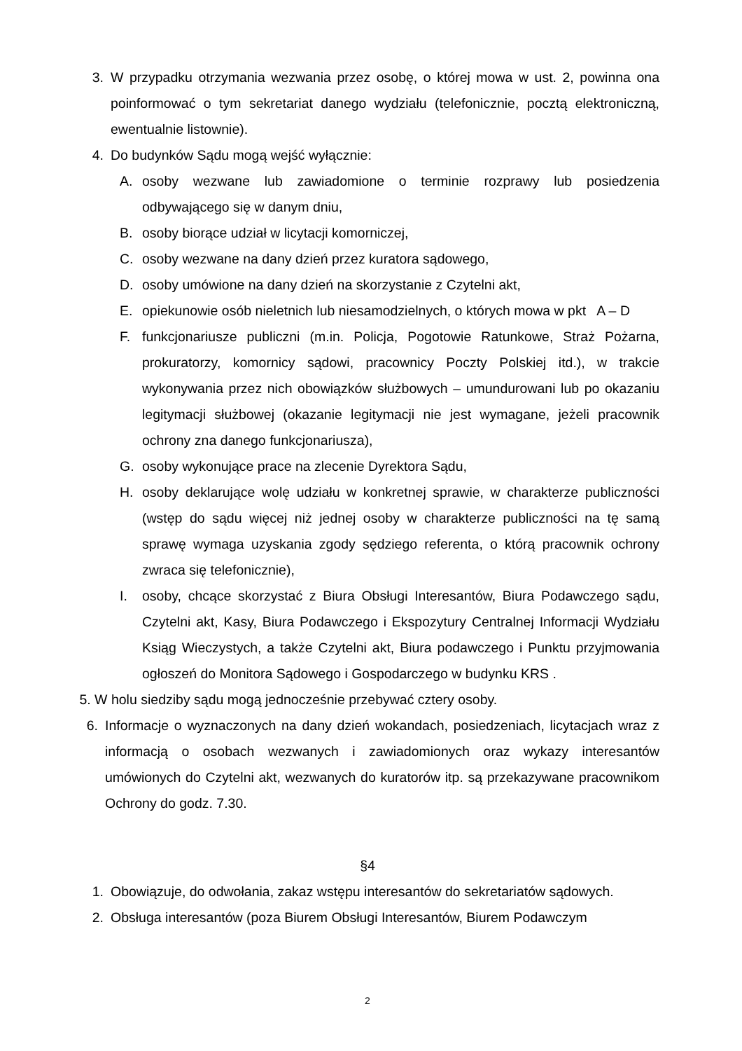3. W przypadku otrzymania wezwania przez osobę, o której mowa w ust. 2, powinna ona poinformować o tym sekretariat danego wydziału (telefonicznie, pocztą elektroniczną, ewentualnie listownie).
4. Do budynków Sądu mogą wejść wyłącznie:
A. osoby wezwane lub zawiadomione o terminie rozprawy lub posiedzenia odbywającego się w danym dniu,
B. osoby biorące udział w licytacji komorniczej,
C. osoby wezwane na dany dzień przez kuratora sądowego,
D. osoby umówione na dany dzień na skorzystanie z Czytelni akt,
E. opiekunowie osób nieletnich lub niesamodzielnych, o których mowa w pkt A – D
F. funkcjonariusze publiczni (m.in. Policja, Pogotowie Ratunkowe, Straż Pożarna, prokuratorzy, komornicy sądowi, pracownicy Poczty Polskiej itd.), w trakcie wykonywania przez nich obowiązków służbowych – umundurowani lub po okazaniu legitymacji służbowej (okazanie legitymacji nie jest wymagane, jeżeli pracownik ochrony zna danego funkcjonariusza),
G. osoby wykonujące prace na zlecenie Dyrektora Sądu,
H. osoby deklarujące wolę udziału w konkretnej sprawie, w charakterze publiczności (wstęp do sądu więcej niż jednej osoby w charakterze publiczności na tę samą sprawę wymaga uzyskania zgody sędziego referenta, o którą pracownik ochrony zwraca się telefonicznie),
I. osoby, chcące skorzystać z Biura Obsługi Interesantów, Biura Podawczego sądu, Czytelni akt, Kasy, Biura Podawczego i Ekspozytury Centralnej Informacji Wydziału Ksiąg Wieczystych, a także Czytelni akt, Biura podawczego i Punktu przyjmowania ogłoszeń do Monitora Sądowego i Gospodarczego w budynku KRS .
5. W holu siedziby sądu mogą jednocześnie przebywać cztery osoby.
6. Informacje o wyznaczonych na dany dzień wokandach, posiedzeniach, licytacjach wraz z informacją o osobach wezwanych i zawiadomionych oraz wykazy interesantów umówionych do Czytelni akt, wezwanych do kuratorów itp. są przekazywane pracownikom Ochrony do godz. 7.30.
§4
1. Obowiązuje, do odwołania, zakaz wstępu interesantów do sekretariatów sądowych.
2. Obsługa interesantów (poza Biurem Obsługi Interesantów, Biurem Podawczym
2